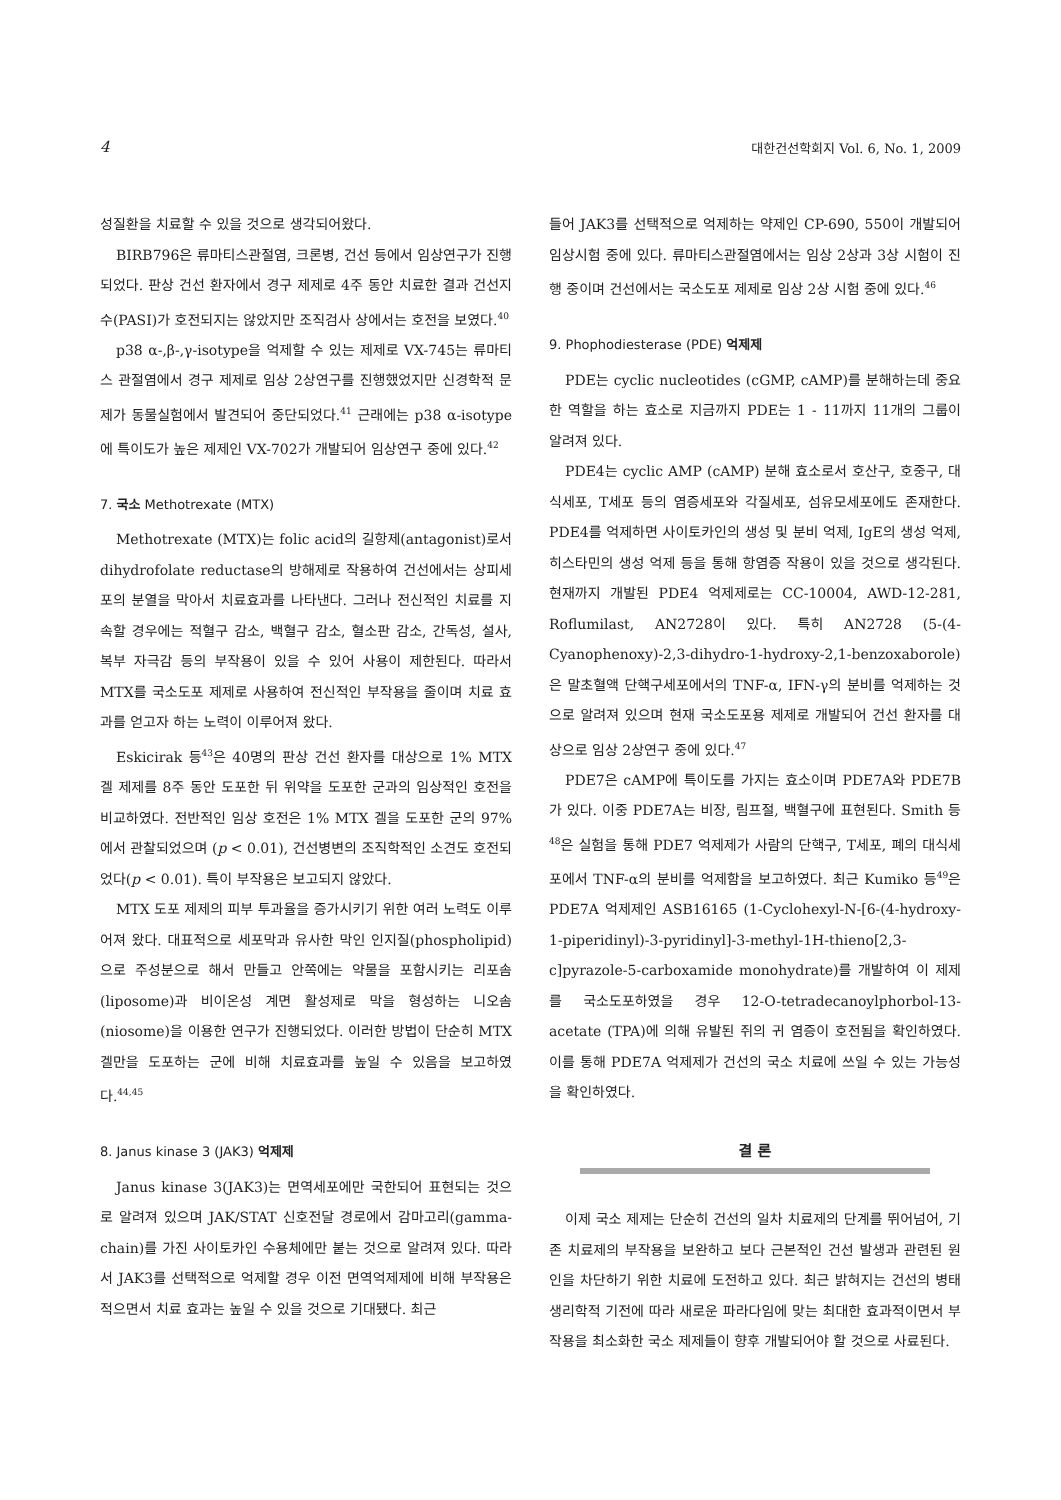4 대한건선학회지 Vol. 6, No. 1, 2009
성질환을 치료할 수 있을 것으로 생각되어왔다.
BIRB796은 류마티스관절염, 크론병, 건선 등에서 임상연구가 진행되었다. 판상 건선 환자에서 경구 제제로 4주 동안 치료한 결과 건선지수(PASI)가 호전되지는 않았지만 조직검사 상에서는 호전을 보였다.<sup>40</sup>
p38 α-,β-,γ-isotype을 억제할 수 있는 제제로 VX-745는 류마티스 관절염에서 경구 제제로 임상 2상연구를 진행했었지만 신경학적 문제가 동물실험에서 발견되어 중단되었다.<sup>41</sup> 근래에는 p38 α-isotype에 특이도가 높은 제제인 VX-702가 개발되어 임상연구 중에 있다.<sup>42</sup>
7. 국소 Methotrexate (MTX)
Methotrexate (MTX)는 folic acid의 길항제(antagonist)로서 dihydrofolate reductase의 방해제로 작용하여 건선에서는 상피세포의 분열을 막아서 치료효과를 나타낸다. 그러나 전신적인 치료를 지속할 경우에는 적혈구 감소, 백혈구 감소, 혈소판 감소, 간독성, 설사, 복부 자극감 등의 부작용이 있을 수 있어 사용이 제한된다. 따라서 MTX를 국소도포 제제로 사용하여 전신적인 부작용을 줄이며 치료 효과를 얻고자 하는 노력이 이루어져 왔다.
Eskicirak 등<sup>43</sup>은 40명의 판상 건선 환자를 대상으로 1% MTX 겔 제제를 8주 동안 도포한 뒤 위약을 도포한 군과의 임상적인 호전을 비교하였다. 전반적인 임상 호전은 1% MTX 겔을 도포한 군의 97%에서 관찰되었으며 (p < 0.01), 건선병변의 조직학적인 소견도 호전되었다(p < 0.01). 특이 부작용은 보고되지 않았다.
MTX 도포 제제의 피부 투과율을 증가시키기 위한 여러 노력도 이루어져 왔다. 대표적으로 세포막과 유사한 막인 인지질(phospholipid)으로 주성분으로 해서 만들고 안쪽에는 약물을 포함시키는 리포솜(liposome)과 비이온성 계면 활성제로 막을 형성하는 니오솜(niosome)을 이용한 연구가 진행되었다. 이러한 방법이 단순히 MTX 겔만을 도포하는 군에 비해 치료효과를 높일 수 있음을 보고하였다.<sup>44,45</sup>
8. Janus kinase 3 (JAK3) 억제제
Janus kinase 3(JAK3)는 면역세포에만 국한되어 표현되는 것으로 알려져 있으며 JAK/STAT 신호전달 경로에서 감마고리(gamma-chain)를 가진 사이토카인 수용체에만 붙는 것으로 알려져 있다. 따라서 JAK3를 선택적으로 억제할 경우 이전 면역억제제에 비해 부작용은 적으면서 치료 효과는 높일 수 있을 것으로 기대됐다. 최근
들어 JAK3를 선택적으로 억제하는 약제인 CP-690, 550이 개발되어 임상시험 중에 있다. 류마티스관절염에서는 임상 2상과 3상 시험이 진행 중이며 건선에서는 국소도포 제제로 임상 2상 시험 중에 있다.<sup>46</sup>
9. Phophodiesterase (PDE) 억제제
PDE는 cyclic nucleotides (cGMP, cAMP)를 분해하는데 중요한 역할을 하는 효소로 지금까지 PDE는 1 - 11까지 11개의 그룹이 알려져 있다.
PDE4는 cyclic AMP (cAMP) 분해 효소로서 호산구, 호중구, 대식세포, T세포 등의 염증세포와 각질세포, 섬유모세포에도 존재한다. PDE4를 억제하면 사이토카인의 생성 및 분비 억제, IgE의 생성 억제, 히스타민의 생성 억제 등을 통해 항염증 작용이 있을 것으로 생각된다. 현재까지 개발된 PDE4 억제제로는 CC-10004, AWD-12-281, Roflumilast, AN2728이 있다. 특히 AN2728 (5-(4-Cyanophenoxy)-2,3-dihydro-1-hydroxy-2,1-benzoxaborole)은 말초혈액 단핵구세포에서의 TNF-α, IFN-γ의 분비를 억제하는 것으로 알려져 있으며 현재 국소도포용 제제로 개발되어 건선 환자를 대상으로 임상 2상연구 중에 있다.<sup>47</sup>
PDE7은 cAMP에 특이도를 가지는 효소이며 PDE7A와 PDE7B가 있다. 이중 PDE7A는 비장, 림프절, 백혈구에 표현된다. Smith 등<sup>48</sup>은 실험을 통해 PDE7 억제제가 사람의 단핵구, T세포, 폐의 대식세포에서 TNF-α의 분비를 억제함을 보고하였다. 최근 Kumiko 등<sup>49</sup>은 PDE7A 억제제인 ASB16165 (1-Cyclohexyl-N-[6-(4-hydroxy-1-piperidinyl)-3-pyridinyl]-3-methyl-1H-thieno[2,3-c]pyrazole-5-carboxamide monohydrate)를 개발하여 이 제제를 국소도포하였을 경우 12-O-tetradecanoylphorbol-13-acetate (TPA)에 의해 유발된 쥐의 귀 염증이 호전됨을 확인하였다. 이를 통해 PDE7A 억제제가 건선의 국소 치료에 쓰일 수 있는 가능성을 확인하였다.
결 론
이제 국소 제제는 단순히 건선의 일차 치료제의 단계를 뛰어넘어, 기존 치료제의 부작용을 보완하고 보다 근본적인 건선 발생과 관련된 원인을 차단하기 위한 치료에 도전하고 있다. 최근 밝혀지는 건선의 병태생리학적 기전에 따라 새로운 파라다임에 맞는 최대한 효과적이면서 부작용을 최소화한 국소 제제들이 향후 개발되어야 할 것으로 사료된다.